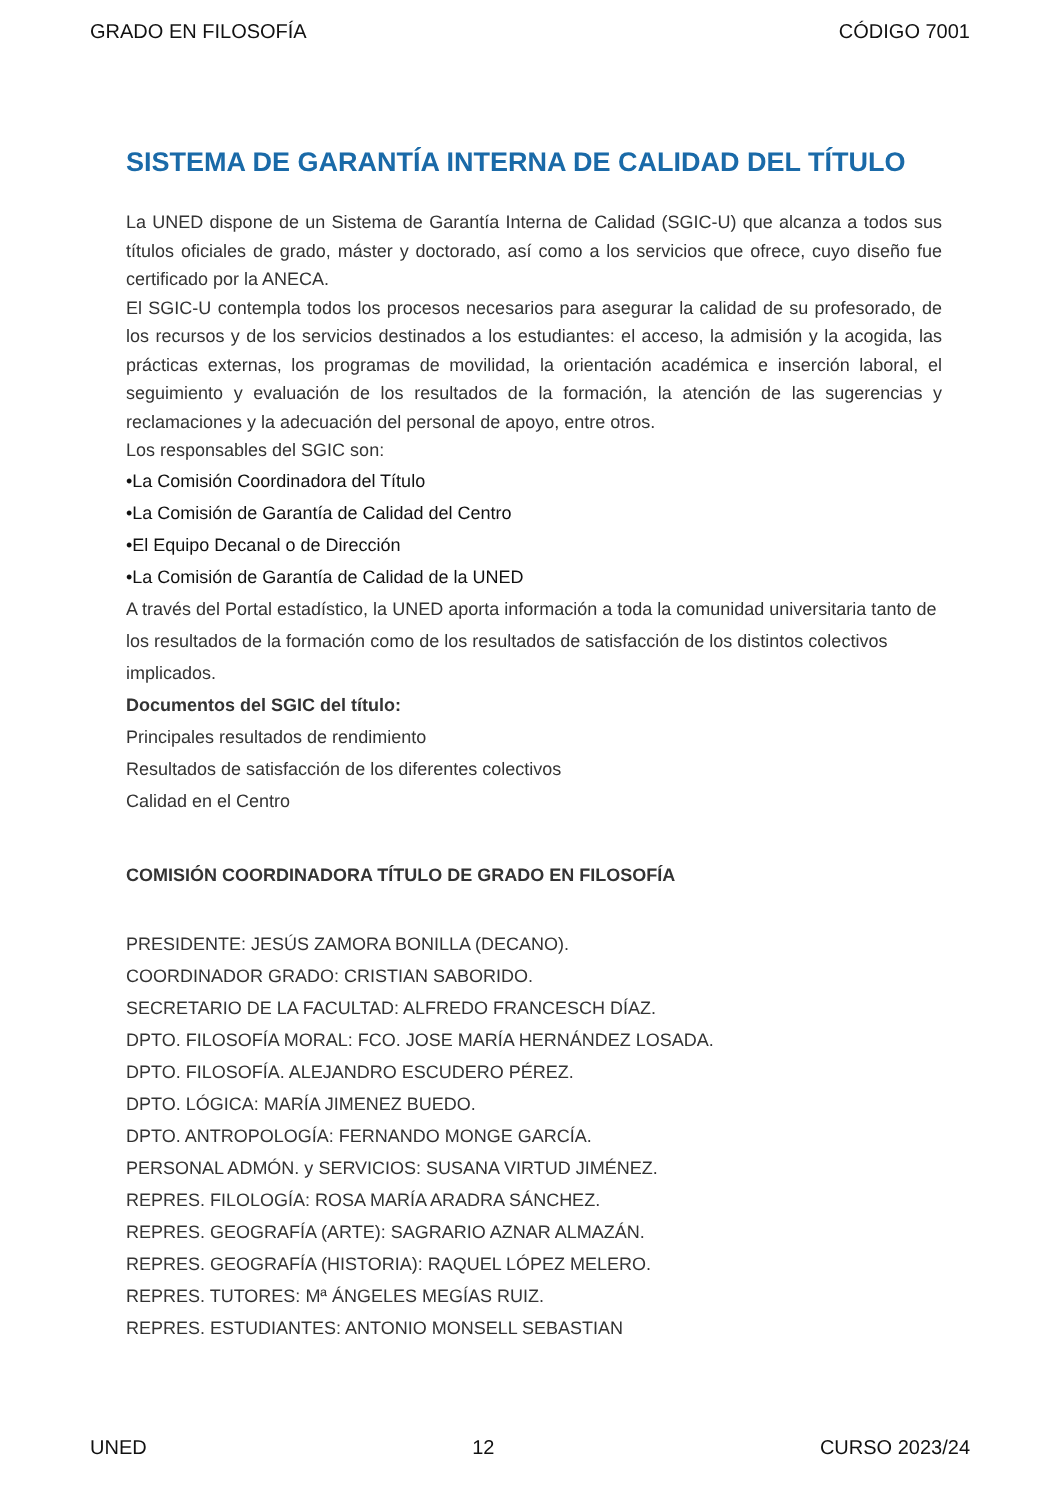GRADO EN FILOSOFÍA CÓDIGO 7001
SISTEMA DE GARANTÍA INTERNA DE CALIDAD DEL TÍTULO
La UNED dispone de un Sistema de Garantía Interna de Calidad (SGIC-U) que alcanza a todos sus títulos oficiales de grado, máster y doctorado, así como a los servicios que ofrece, cuyo diseño fue certificado por la ANECA.
El SGIC-U contempla todos los procesos necesarios para asegurar la calidad de su profesorado, de los recursos y de los servicios destinados a los estudiantes: el acceso, la admisión y la acogida, las prácticas externas, los programas de movilidad, la orientación académica e inserción laboral, el seguimiento y evaluación de los resultados de la formación, la atención de las sugerencias y reclamaciones y la adecuación del personal de apoyo, entre otros.
Los responsables del SGIC son:
•La Comisión Coordinadora del Título
•La Comisión de Garantía de Calidad del Centro
•El Equipo Decanal o de Dirección
•La Comisión de Garantía de Calidad de la UNED
A través del Portal estadístico, la UNED aporta información a toda la comunidad universitaria tanto de los resultados de la formación como de los resultados de satisfacción de los distintos colectivos implicados.
Documentos del SGIC del título:
Principales resultados de rendimiento
Resultados de satisfacción de los diferentes colectivos
Calidad en el Centro
COMISIÓN COORDINADORA TÍTULO DE GRADO EN FILOSOFÍA
PRESIDENTE: JESÚS ZAMORA BONILLA (DECANO).
COORDINADOR GRADO: CRISTIAN SABORIDO.
SECRETARIO DE LA FACULTAD: ALFREDO FRANCESCH DÍAZ.
DPTO. FILOSOFÍA MORAL: FCO. JOSE MARÍA HERNÁNDEZ LOSADA.
DPTO. FILOSOFÍA. ALEJANDRO ESCUDERO PÉREZ.
DPTO. LÓGICA: MARÍA JIMENEZ BUEDO.
DPTO. ANTROPOLOGÍA: FERNANDO MONGE GARCÍA.
PERSONAL ADMÓN. y SERVICIOS: SUSANA VIRTUD JIMÉNEZ.
REPRES. FILOLOGÍA: ROSA MARÍA ARADRA SÁNCHEZ.
REPRES. GEOGRAFÍA (ARTE): SAGRARIO AZNAR ALMAZÁN.
REPRES. GEOGRAFÍA (HISTORIA): RAQUEL LÓPEZ MELERO.
REPRES. TUTORES: Mª ÁNGELES MEGÍAS RUIZ.
REPRES. ESTUDIANTES: ANTONIO MONSELL SEBASTIAN
UNED 12 CURSO 2023/24